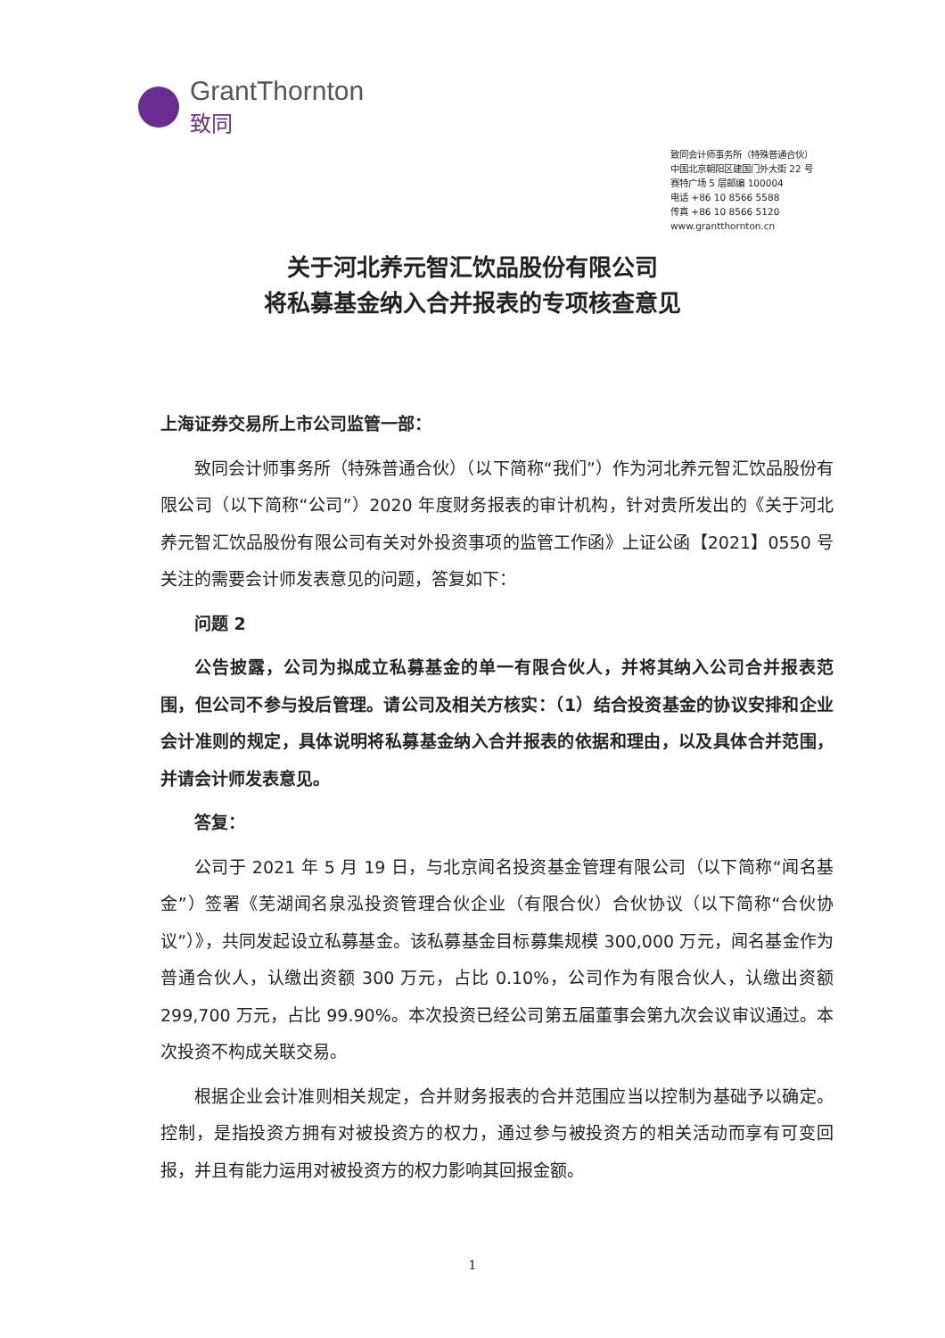GrantThornton
致同
致同会计师事务所（特殊普通合伙）
中国北京朝阳区建国门外大街 22 号
赛特广场 5 层邮编 100004
电话 +86 10 8566 5588
传真 +86 10 8566 5120
www.grantthornton.cn
关于河北养元智汇饮品股份有限公司
将私募基金纳入合并报表的专项核查意见
上海证券交易所上市公司监管一部：
致同会计师事务所（特殊普通合伙）（以下简称“我们”）作为河北养元智汇饮品股份有限公司（以下简称“公司”）2020 年度财务报表的审计机构，针对贵所发出的《关于河北养元智汇饮品股份有限公司有关对外投资事项的监管工作函》上证公函【2021】0550 号关注的需要会计师发表意见的问题，答复如下：
问题 2
公告披露，公司为拟成立私募基金的单一有限合伙人，并将其纳入公司合并报表范围，但公司不参与投后管理。请公司及相关方核实：（1）结合投资基金的协议安排和企业会计准则的规定，具体说明将私募基金纳入合并报表的依据和理由，以及具体合并范围，并请会计师发表意见。
答复：
公司于 2021 年 5 月 19 日，与北京闻名投资基金管理有限公司（以下简称“闻名基金”）签署《芜湖闻名泉泓投资管理合伙企业（有限合伙）合伙协议（以下简称“合伙协议”）》，共同发起设立私募基金。该私募基金目标募集规模 300,000 万元，闻名基金作为普通合伙人，认缴出资额 300 万元，占比 0.10%，公司作为有限合伙人，认缴出资额 299,700 万元，占比 99.90%。本次投资已经公司第五届董事会第九次会议审议通过。本次投资不构成关联交易。
根据企业会计准则相关规定，合并财务报表的合并范围应当以控制为基础予以确定。控制，是指投资方拥有对被投资方的权力，通过参与被投资方的相关活动而享有可变回报，并且有能力运用对被投资方的权力影响其回报金额。
1